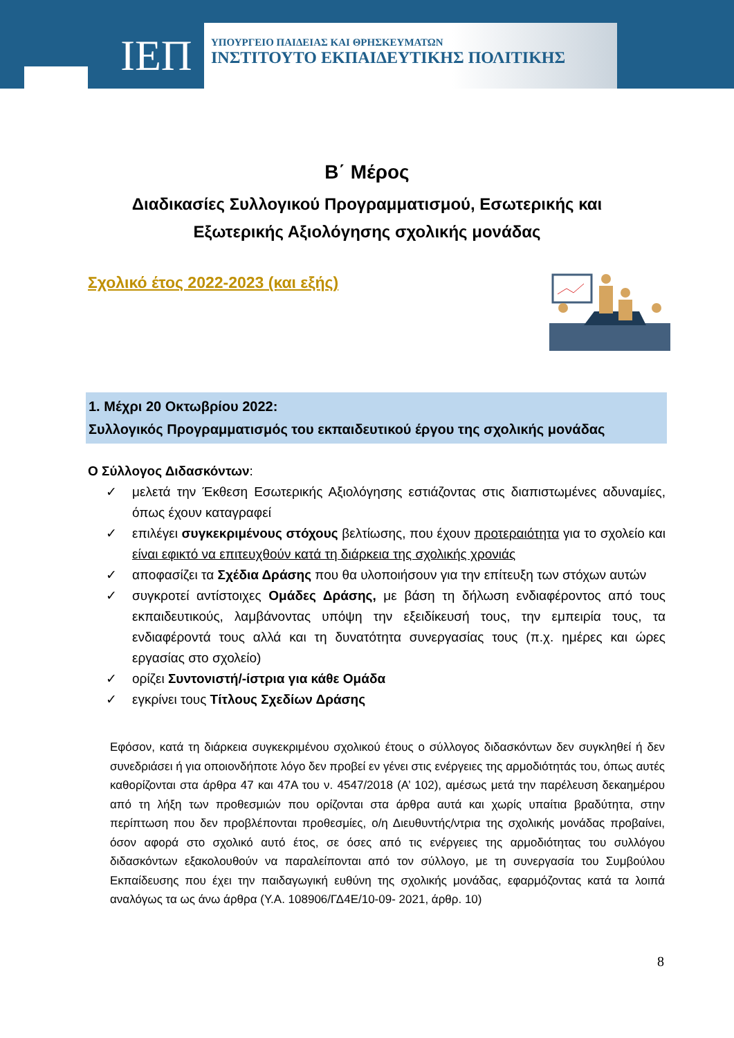ΙΕΠ
ΥΠΟΥΡΓΕΙΟ ΠΑΙΔΕΙΑΣ ΚΑΙ ΘΡΗΣΚΕΥΜΑΤΩΝ
ΙΝΣΤΙΤΟΥΤΟ ΕΚΠΑΙΔΕΥΤΙΚΗΣ ΠΟΛΙΤΙΚΗΣ
Β΄ Μέρος
Διαδικασίες Συλλογικού Προγραμματισμού, Εσωτερικής και Εξωτερικής Αξιολόγησης σχολικής μονάδας
Σχολικό έτος 2022-2023 (και εξής)
1. Μέχρι 20 Οκτωβρίου 2022:
Συλλογικός Προγραμματισμός του εκπαιδευτικού έργου της σχολικής μονάδας
Ο Σύλλογος Διδασκόντων:
✓ μελετά την Έκθεση Εσωτερικής Αξιολόγησης εστιάζοντας στις διαπιστωμένες αδυναμίες, όπως έχουν καταγραφεί
✓ επιλέγει συγκεκριμένους στόχους βελτίωσης, που έχουν προτεραιότητα για το σχολείο και είναι εφικτό να επιτευχθούν κατά τη διάρκεια της σχολικής χρονιάς
✓ αποφασίζει τα Σχέδια Δράσης που θα υλοποιήσουν για την επίτευξη των στόχων αυτών
✓ συγκροτεί αντίστοιχες Ομάδες Δράσης, με βάση τη δήλωση ενδιαφέροντος από τους εκπαιδευτικούς, λαμβάνοντας υπόψη την εξειδίκευσή τους, την εμπειρία τους, τα ενδιαφέροντά τους αλλά και τη δυνατότητα συνεργασίας τους (π.χ. ημέρες και ώρες εργασίας στο σχολείο)
✓ ορίζει Συντονιστή/-ίστρια για κάθε Ομάδα
✓ εγκρίνει τους Τίτλους Σχεδίων Δράσης
Εφόσον, κατά τη διάρκεια συγκεκριμένου σχολικού έτους ο σύλλογος διδασκόντων δεν συγκληθεί ή δεν συνεδριάσει ή για οποιονδήποτε λόγο δεν προβεί εν γένει στις ενέργειες της αρμοδιότητάς του, όπως αυτές καθορίζονται στα άρθρα 47 και 47Α του ν. 4547/2018 (Α’ 102), αμέσως μετά την παρέλευση δεκαημέρου από τη λήξη των προθεσμιών που ορίζονται στα άρθρα αυτά και χωρίς υπαίτια βραδύτητα, στην περίπτωση που δεν προβλέπονται προθεσμίες, ο/η Διευθυντής/ντρια της σχολικής μονάδας προβαίνει, όσον αφορά στο σχολικό αυτό έτος, σε όσες από τις ενέργειες της αρμοδιότητας του συλλόγου διδασκόντων εξακολουθούν να παραλείπονται από τον σύλλογο, με τη συνεργασία του Συμβούλου Εκπαίδευσης που έχει την παιδαγωγική ευθύνη της σχολικής μονάδας, εφαρμόζοντας κατά τα λοιπά αναλόγως τα ως άνω άρθρα (Υ.Α. 108906/ΓΔ4Ε/10-09- 2021, άρθρ. 10)
8